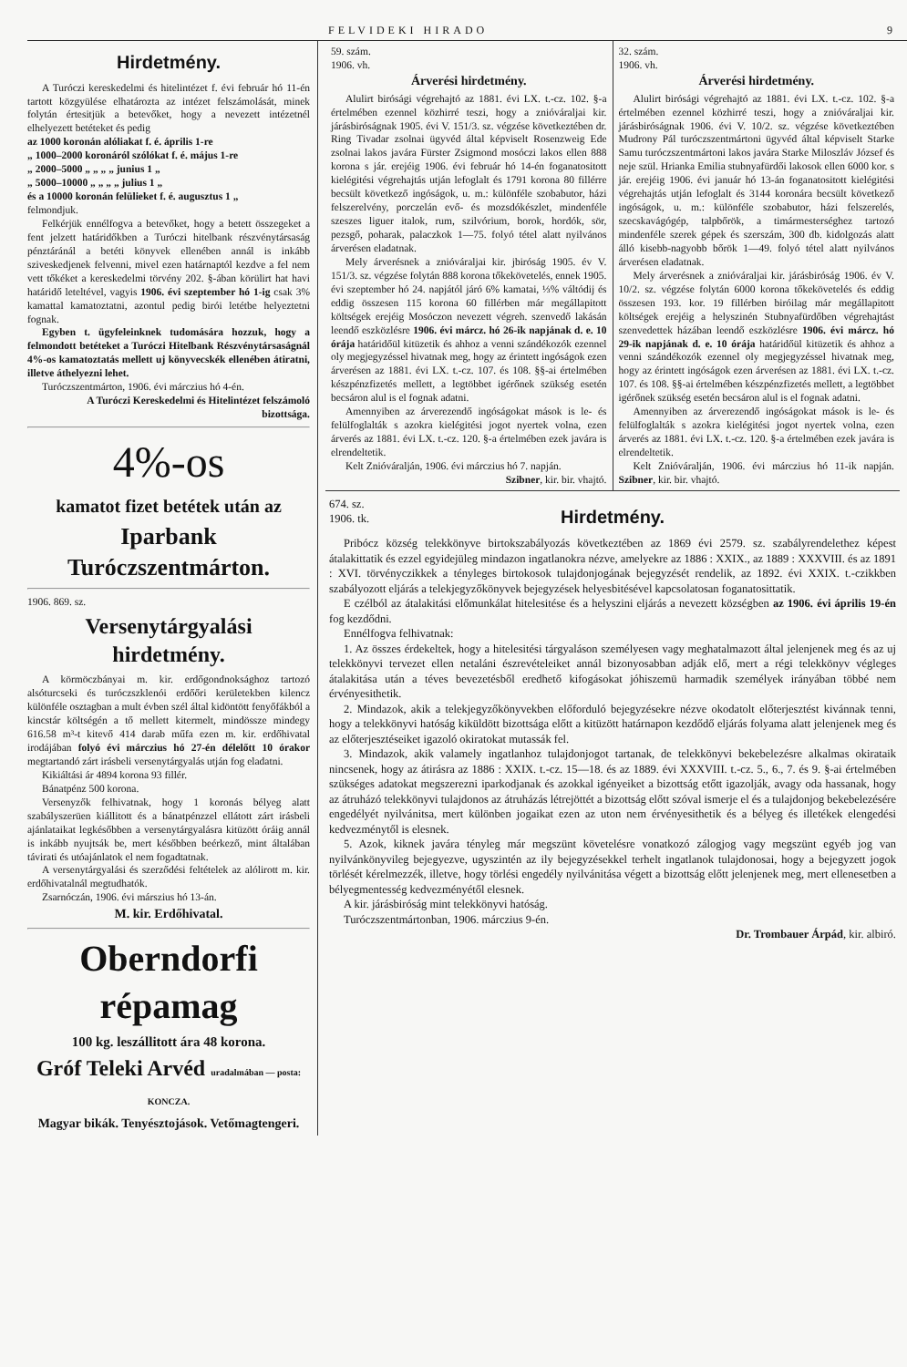FELVIDEKI HIRADO 9
Hirdetmény.
A Turóczi kereskedelmi és hitelintézet f. évi február hó 11-én tartott közgyülése elhatározta az intézet felszámolását, minek folytán értesitjük a betevőket, hogy a nevezett intézetnél elhelyezett betéteket és pedig
az 1000 koronán alóliakat f. é. április 1-re
„ 1000–2000 koronáról szólókat f. é. május 1-re
„ 2000–5000 „ „ „ „ junius 1 „
„ 5000–10000 „ „ „ „ julius 1 „
és a 10000 koronán felülieket f. é. augusztus 1 „
felmondjuk.
Felkérjük ennélfogva a betevőket, hogy a betett összegeket a fent jelzett határidőkben a Turóczi hitelbank részvénytársaság pénztáránál a betéti könyvek ellenében annál is inkább sziveskedjenek felvenni, mivel ezen határnaptól kezdve a fel nem vett tőkéket a kereskedelmi törvény 202. §-ában körülirt hat havi határidő leteltével, vagyis 1906. évi szeptember hó 1-ig csak 3% kamattal kamatoztatni, azontul pedig birói letétbe helyeztetni fognak.
Egyben t. ügyfeleinknek tudomására hozzuk, hogy a felmondott betéteket a Turóczi Hitelbank Részvénytársaságnál 4%-os kamatoztatás mellett uj könyvecskék ellenében átiratni, illetve áthelyezni lehet.
Turóczszentmárton, 1906. évi márczius hó 4-én.
A Turóczi Kereskedelmi és Hitelintézet felszámoló bizottsága.
4%-os
kamatot fizet betétek után az
Iparbank Turóczszentmárton.
1906. 869. sz.
Versenytárgyalási hirdetmény.
A körmöczbányai m. kir. erdőgondnoksághoz tartozó alsóturcseki és turóczszklenói erdőőri kerületekben kilencz különféle osztagban a mult évben szél által kidöntött fenyőfákból a kincstár költségén a tő mellett kitermelt, mindössze mindegy 616.58 m³-t kitevő 414 darab műfa ezen m. kir. erdőhivatal irodájában folyó évi márczius hó 27-én délelőtt 10 órakor megtartandó zárt irásbeli versenytárgyalás utján fog eladatni.
Kikiáltási ár 4894 korona 93 fillér.
Bánatpénz 500 korona.
Versenyzők felhivatnak, hogy 1 koronás bélyeg alatt szabályszerüen kiállitott és a bánatpénzzel ellátott zárt irásbeli ajánlataikat legkésőbben a versenytárgyalásra kitüzött óráig annál is inkább nyujtsák be, mert későbben beérkező, mint általában távirati és utóajánlatok el nem fogadtatnak.
A versenytárgyalási és szerződési feltételek az alólirott m. kir. erdőhivatalnál megtudhatók.
Zsarnóczán, 1906. évi márszius hó 13-án.
M. kir. Erdőhivatal.
Oberndorfi répamag
100 kg. leszállitott ára 48 korona.
Gróf Teleki Arvéd uradalmában — posta: KONCZA.
Magyar bikák. Tenyésztojások. Vetőmagtengeri.
59. szám.
1906. vh.
Árverési hirdetmény.
Alulirt birósági végrehajtó az 1881. évi LX. t.-cz. 102. §-a értelmében ezennel közhirré teszi, hogy a znióváraljai kir. járásbiróságnak 1905. évi V. 151/3. sz. végzése következtében dr. Ring Tivadar zsolnai ügyvéd által képviselt Rosenzweig Ede zsolnai lakos javára Fürster Zsigmond mosóczi lakos ellen 888 korona s jár. erejéig 1906. évi február hó 14-én foganatositott kielégitési végrehajtás utján lefoglalt és 1791 korona 80 fillérre becsült következő ingóságok, u. m.: különféle szobabutor, házi felszerelvény, porczelán evő- és mozsdókészlet, mindenféle szeszes liguer italok, rum, szilvórium, borok, hordók, sör, pezsgő, poharak, palaczkok 1—75. folyó tétel alatt nyilvános árverésen eladatnak.
Mely árverésnek a znióváraljai kir. jbiróság 1905. év V. 151/3. sz. végzése folytán 888 korona tőkekövetelés, ennek 1905. évi szeptember hó 24. napjától járó 6% kamatai, ⅓% váltódij és eddig összesen 115 korona 60 fillérben már megállapitott költségek erejéig Mosóczon nevezett végreh. szenvedő lakásán leendő eszközlésre 1906. évi márcz. hó 26-ik napjának d. e. 10 órája határidőül kitüzetik és ahhoz a venni szándékozók ezennel oly megjegyzéssel hivatnak meg, hogy az érintett ingóságok ezen árverésen az 1881. évi LX. t.-cz. 107. és 108. §§-ai értelmében készpénzfizetés mellett, a legtöbbet igérőnek szükség esetén becsáron alul is el fognak adatni.
Amennyiben az árverezendő ingóságokat mások is le- és felülfoglalták s azokra kielégitési jogot nyertek volna, ezen árverés az 1881. évi LX. t.-cz. 120. §-a értelmében ezek javára is elrendeltetik.
Kelt Znióváralján, 1906. évi márczius hó 7. napján.
Szibner, kir. bir. vhajtó.
32. szám.
1906. vh.
Árverési hirdetmény.
Alulirt birósági végrehajtó az 1881. évi LX. t.-cz. 102. §-a értelmében ezennel közhirré teszi, hogy a znióváraljai kir. járásbiróságnak 1906. évi V. 10/2. sz. végzése következtében Mudrony Pál turóczszentmártoni ügyvéd által képviselt Starke Samu turóczszentmártoni lakos javára Starke Miloszláv József és neje szül. Hrianka Emilia stubnyafürdői lakosok ellen 6000 kor. s jár. erejéig 1906. évi január hó 13-án foganatositott kielégitési végrehajtás utján lefoglalt és 3144 koronára becsült következő ingóságok, u. m.: különféle szobabutor, házi felszerelés, szecskavágógép, talpbőrök, a timármesterséghez tartozó mindenféle szerek gépek és szerszám, 300 db. kidolgozás alatt álló kisebb-nagyobb bőrök 1—49. folyó tétel alatt nyilvános árverésen eladatnak.
Mely árverésnek a znióváraljai kir. járásbiróság 1906. év V. 10/2. sz. végzése folytán 6000 korona tőkekövetelés és eddig összesen 193. kor. 19 fillérben biróilag már megállapitott költségek erejéig a helyszinén Stubnyafürdőben végrehajtást szenvedettek házában leendő eszközlésre 1906. évi márcz. hó 29-ik napjának d. e. 10 órája határidőül kitüzetik és ahhoz a venni szándékozók ezennel oly megjegyzéssel hivatnak meg, hogy az érintett ingóságok ezen árverésen az 1881. évi LX. t.-cz. 107. és 108. §§-ai értelmében készpénzfizetés mellett, a legtöbbet igérőnek szükség esetén becsáron alul is el fognak adatni.
Amennyiben az árverezendő ingóságokat mások is le- és felülfoglalták s azokra kielégitési jogot nyertek volna, ezen árverés az 1881. évi LX. t.-cz. 120. §-a értelmében ezek javára is elrendeltetik.
Kelt Znióváralján, 1906. évi márczius hó 11-ik napján. Szibner, kir. bir. vhajtó.
674. sz.
1906. tk.
Hirdetmény.
Pribócz község telekkönyve birtokszabályozás következtében az 1869 évi 2579. sz. szabályrendelethez képest átalakittatik és ezzel egyidejüleg mindazon ingatlanokra nézve, amelyekre az 1886 : XXIX., az 1889 : XXXVIII. és az 1891 : XVI. törvényczikkek a tényleges birtokosok tulajdonjogának bejegyzését rendelik, az 1892. évi XXIX. t.-czikkben szabályozott eljárás a telekjegyzőkönyvek bejegyzések helyesbitésével kapcsolatosan foganatosittatik.
E czélból az átalakitási előmunkálat hitelesitése és a helyszini eljárás a nevezett községben az 1906. évi április 19-én fog kezdődni.
Ennélfogva felhivatnak:
1. Az összes érdekeltek, hogy a hitelesitési tárgyaláson személyesen vagy meghatalmazott által jelenjenek meg és az uj telekkönyvi tervezet ellen netaláni észrevételeiket annál bizonyosabban adják elő, mert a régi telekkönyv végleges átalakitása után a téves bevezetésből eredhető kifogásokat jóhiszemü harmadik személyek irányában többé nem érvényesithetik.
2. Mindazok, akik a telekjegyzőkönyvekben előforduló bejegyzésekre nézve okodatolt előterjesztést kivánnak tenni, hogy a telekkönyvi hatóság kiküldött bizottsága előtt a kitüzött határnapon kezdődő eljárás folyama alatt jelenjenek meg és az előterjesztéseiket igazoló okiratokat mutassák fel.
3. Mindazok, akik valamely ingatlanhoz tulajdonjogot tartanak, de telekkönyvi bekebelezésre alkalmas okirataik nincsenek, hogy az átirásra az 1886 : XXIX. t.-cz. 15—18. és az 1889. évi XXXVIII. t.-cz. 5., 6., 7. és 9. §-ai értelmében szükséges adatokat megszerezni iparkodjanak és azokkal igényeiket a bizottság etőtt igazolják, avagy oda hassanak, hogy az átruházó telekkönyvi tulajdonos az átruházás létrejöttét a bizottság előtt szóval ismerje el és a tulajdonjog bekebelezésére engedélyét nyilvánitsa, mert különben jogaikat ezen az uton nem érvényesithetik és a bélyeg és illetékek elengedési kedvezménytől is elesnek.
5. Azok, kiknek javára tényleg már megszünt követelésre vonatkozó zálogjog vagy megszünt egyéb jog van nyilvánkönyvileg bejegyezve, ugyszintén az ily bejegyzésekkel terhelt ingatlanok tulajdonosai, hogy a bejegyzett jogok törlését kérelmezzék, illetve, hogy törlési engedély nyilvánitása végett a bizottság előtt jelenjenek meg, mert ellenesetben a bélyegmentesség kedvezményétől elesnek.
A kir. járásbiróság mint telekkönyvi hatóság.
Turóczszentmártonban, 1906. márczius 9-én.
Dr. Trombauer Árpád, kir. albiró.